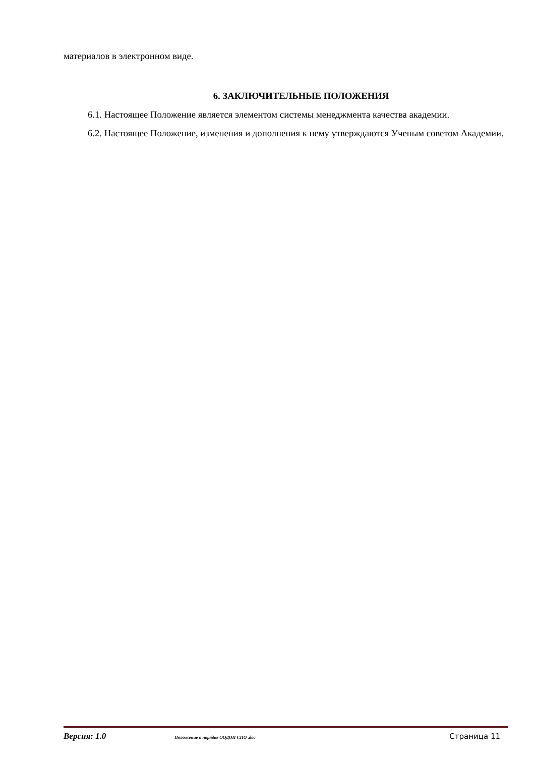материалов в электронном виде.
6. ЗАКЛЮЧИТЕЛЬНЫЕ ПОЛОЖЕНИЯ
6.1. Настоящее Положение является элементом системы менеджмента качества академии.
6.2. Настоящее Положение, изменения и дополнения к нему утверждаются Ученым советом Академии.
Версия: 1.0 Положение о порядке ООДОП СПО .doc Страница 11